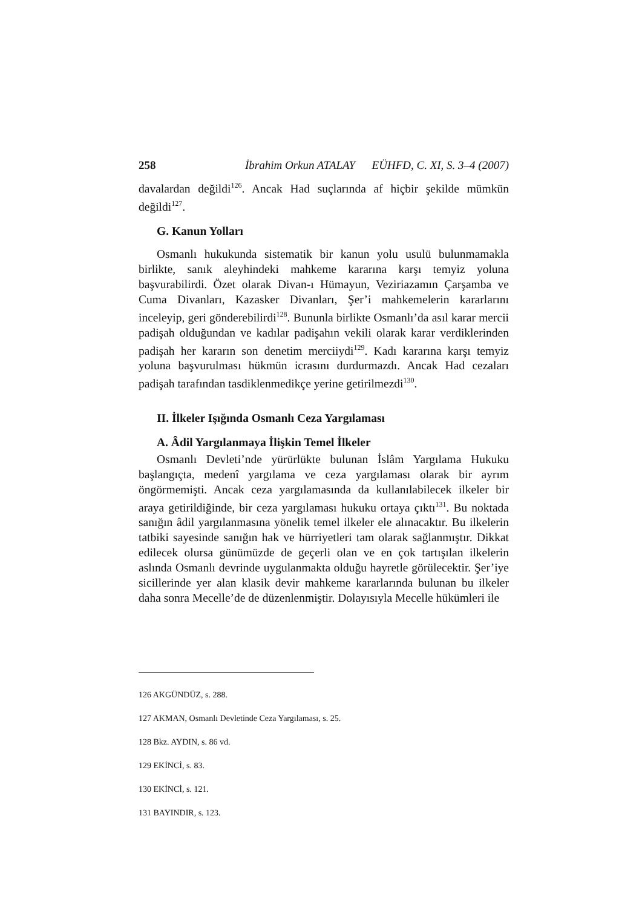258 İbrahim Orkun ATALAY EÜHFD, C. XI, S. 3–4 (2007)
davalardan değildi<sup>126</sup>. Ancak Had suçlarında af hiçbir şekilde mümkün değildi<sup>127</sup>.
G. Kanun Yolları
Osmanlı hukukunda sistematik bir kanun yolu usulü bulunmamakla birlikte, sanık aleyhindeki mahkeme kararına karşı temyiz yoluna başvurabilirdi. Özet olarak Divan-ı Hümayun, Veziriazamın Çarşamba ve Cuma Divanları, Kazasker Divanları, Şer’i mahkemelerin kararlarını inceleyip, geri gönderebilirdi<sup>128</sup>. Bununla birlikte Osmanlı’da asıl karar mercii padişah olduğundan ve kadılar padişahın vekili olarak karar verdiklerinden padişah her kararın son denetim merciiydi<sup>129</sup>. Kadı kararına karşı temyiz yoluna başvurulması hükmün icrasını durdurmazdı. Ancak Had cezaları padişah tarafından tasdiklenmedikçe yerine getirilmezdi<sup>130</sup>.
II. İlkeler Işığında Osmanlı Ceza Yargılaması
A. Âdil Yargılanmaya İlişkin Temel İlkeler
Osmanlı Devleti’nde yürürlükte bulunan İslâm Yargılama Hukuku başlangıçta, medenî yargılama ve ceza yargılaması olarak bir ayrım öngörmemişti. Ancak ceza yargılamasında da kullanılabilecek ilkeler bir araya getirildiğinde, bir ceza yargılaması hukuku ortaya çıktı<sup>131</sup>. Bu noktada sanığın âdil yargılanmasına yönelik temel ilkeler ele alınacaktır. Bu ilkelerin tatbiki sayesinde sanığın hak ve hürriyetleri tam olarak sağlanmıştır. Dikkat edilecek olursa günümüzde de geçerli olan ve en çok tartışılan ilkelerin aslında Osmanlı devrinde uygulanmakta olduğu hayretle görülecektir. Şer’iye sicillerinde yer alan klasik devir mahkeme kararlarında bulunan bu ilkeler daha sonra Mecelle’de de düzenlenmiştir. Dolayısıyla Mecelle hükümleri ile
126 AKGÜNDÜZ, s. 288.
127 AKMAN, Osmanlı Devletinde Ceza Yargılaması, s. 25.
128 Bkz. AYDIN, s. 86 vd.
129 EKİNCİ, s. 83.
130 EKİNCİ, s. 121.
131 BAYINDIR, s. 123.